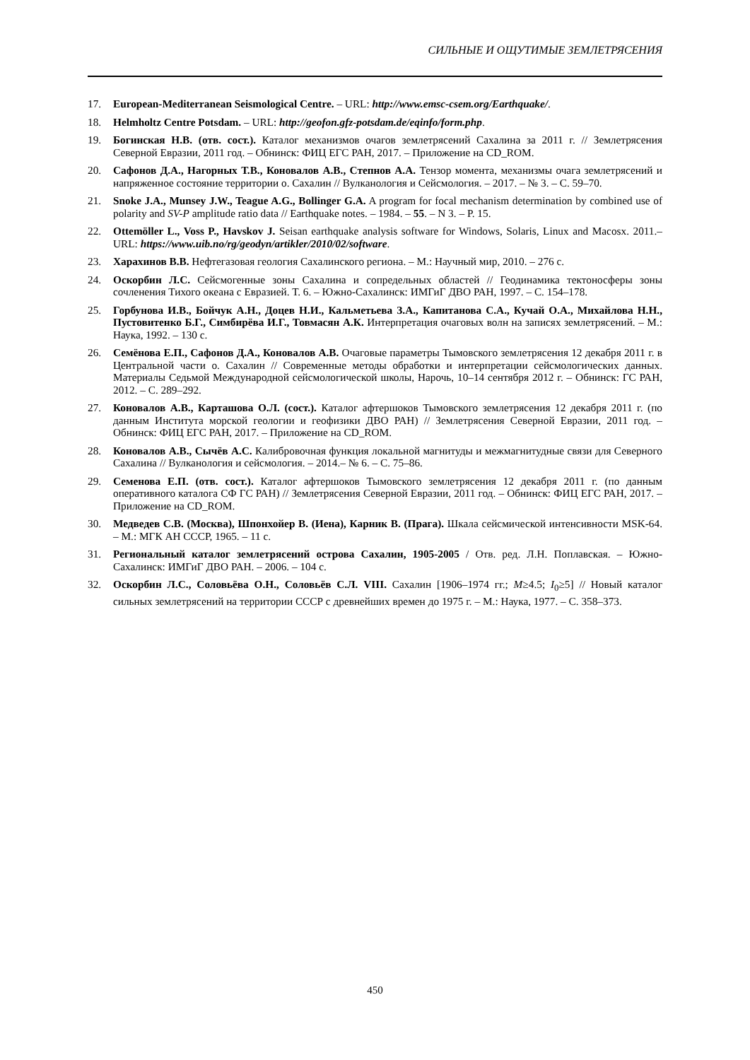СИЛЬНЫЕ И ОЩУТИМЫЕ ЗЕМЛЕТРЯСЕНИЯ
17. European-Mediterranean Seismological Centre. – URL: http://www.emsc-csem.org/Earthquake/.
18. Helmholtz Centre Potsdam. – URL: http://geofon.gfz-potsdam.de/eqinfo/form.php.
19. Богинская Н.В. (отв. сост.). Каталог механизмов очагов землетрясений Сахалина за 2011 г. // Землетрясения Северной Евразии, 2011 год. – Обнинск: ФИЦ ЕГС РАН, 2017. – Приложение на CD_ROM.
20. Сафонов Д.А., Нагорных Т.В., Коновалов А.В., Степнов А.А. Тензор момента, механизмы очага землетрясений и напряженное состояние территории о. Сахалин // Вулканология и Сейсмология. – 2017. – № 3. – С. 59–70.
21. Snoke J.A., Munsey J.W., Teague A.G., Bollinger G.A. A program for focal mechanism determination by combined use of polarity and SV-P amplitude ratio data // Earthquake notes. – 1984. – 55. – N 3. – P. 15.
22. Ottemöller L., Voss P., Havskov J. Seisan earthquake analysis software for Windows, Solaris, Linux and Macosx. 2011.– URL: https://www.uib.no/rg/geodyn/artikler/2010/02/software.
23. Харахинов В.В. Нефтегазовая геология Сахалинского региона. – М.: Научный мир, 2010. – 276 с.
24. Оскорбин Л.С. Сейсмогенные зоны Сахалина и сопредельных областей // Геодинамика тектоносферы зоны сочленения Тихого океана с Евразией. Т. 6. – Южно-Сахалинск: ИМГиГ ДВО РАН, 1997. – С. 154–178.
25. Горбунова И.В., Бойчук А.Н., Доцев Н.И., Кальметьева З.А., Капитанова С.А., Кучай О.А., Михайлова Н.Н., Пустовитенко Б.Г., Симбирёва И.Г., Товмасян А.К. Интерпретация очаговых волн на записях землетрясений. – М.: Наука, 1992. – 130 с.
26. Семёнова Е.П., Сафонов Д.А., Коновалов А.В. Очаговые параметры Тымовского землетрясения 12 декабря 2011 г. в Центральной части о. Сахалин // Современные методы обработки и интерпретации сейсмологических данных. Материалы Седьмой Международной сейсмологической школы, Нарочь, 10–14 сентября 2012 г. – Обнинск: ГС РАН, 2012. – С. 289–292.
27. Коновалов А.В., Карташова О.Л. (сост.). Каталог афтершоков Тымовского землетрясения 12 декабря 2011 г. (по данным Института морской геологии и геофизики ДВО РАН) // Землетрясения Северной Евразии, 2011 год. – Обнинск: ФИЦ ЕГС РАН, 2017. – Приложение на CD_ROM.
28. Коновалов А.В., Сычёв А.С. Калибровочная функция локальной магнитуды и межмагнитудные связи для Северного Сахалина // Вулканология и сейсмология. – 2014.– № 6. – С. 75–86.
29. Семенова Е.П. (отв. сост.). Каталог афтершоков Тымовского землетрясения 12 декабря 2011 г. (по данным оперативного каталога СФ ГС РАН) // Землетрясения Северной Евразии, 2011 год. – Обнинск: ФИЦ ЕГС РАН, 2017. – Приложение на CD_ROM.
30. Медведев С.В. (Москва), Шпонхойер В. (Иена), Карник В. (Прага). Шкала сейсмической интенсивности MSK-64. – М.: МГК АН СССР, 1965. – 11 с.
31. Региональный каталог землетрясений острова Сахалин, 1905-2005 / Отв. ред. Л.Н. Поплавская. – Южно-Сахалинск: ИМГиГ ДВО РАН. – 2006. – 104 с.
32. Оскорбин Л.С., Соловьёва О.Н., Соловьёв С.Л. VIII. Сахалин [1906–1974 гг.; M≥4.5; I<sub>0</sub>≥5] // Новый каталог сильных землетрясений на территории СССР с древнейших времен до 1975 г. – М.: Наука, 1977. – С. 358–373.
450